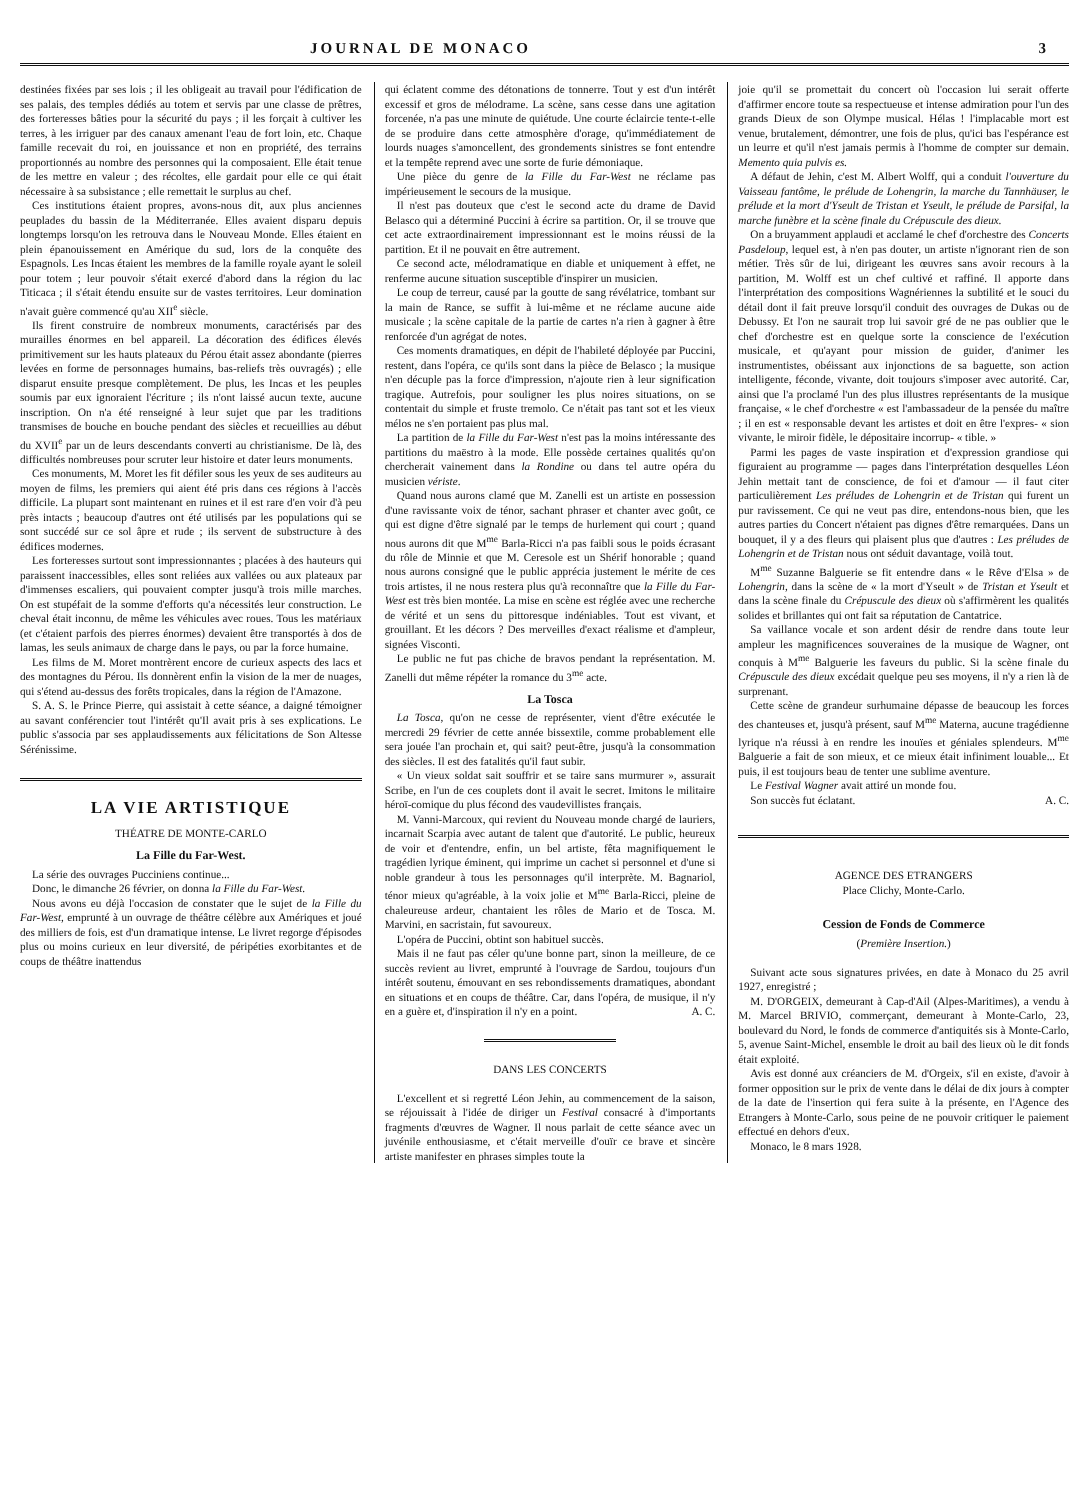JOURNAL DE MONACO 3
destinées fixées par ses lois ; il les obligeait au travail pour l'édification de ses palais, des temples dédiés au totem et servis par une classe de prêtres, des forteresses bâties pour la sécurité du pays ; il les forçait à cultiver les terres, à les irriguer par des canaux amenant l'eau de fort loin, etc. Chaque famille recevait du roi, en jouissance et non en propriété, des terrains proportionnés au nombre des personnes qui la composaient. Elle était tenue de les mettre en valeur ; des récoltes, elle gardait pour elle ce qui était nécessaire à sa subsistance ; elle remettait le surplus au chef.
Ces institutions étaient propres, avons-nous dit, aux plus anciennes peuplades du bassin de la Méditerranée. Elles avaient disparu depuis longtemps lorsqu'on les retrouva dans le Nouveau Monde. Elles étaient en plein épanouissement en Amérique du sud, lors de la conquête des Espagnols. Les Incas étaient les membres de la famille royale ayant le soleil pour totem ; leur pouvoir s'était exercé d'abord dans la région du lac Titicaca ; il s'était étendu ensuite sur de vastes territoires. Leur domination n'avait guère commencé qu'au XII<sup>e</sup> siècle.
Ils firent construire de nombreux monuments, caractérisés par des murailles énormes en bel appareil. La décoration des édifices élevés primitivement sur les hauts plateaux du Pérou était assez abondante (pierres levées en forme de personnages humains, bas-reliefs très ouvragés) ; elle disparut ensuite presque complètement. De plus, les Incas et les peuples soumis par eux ignoraient l'écriture ; ils n'ont laissé aucun texte, aucune inscription. On n'a été renseigné à leur sujet que par les traditions transmises de bouche en bouche pendant des siècles et recueillies au début du XVII<sup>e</sup> par un de leurs descendants converti au christianisme. De là, des difficultés nombreuses pour scruter leur histoire et dater leurs monuments.
Ces monuments, M. Moret les fit défiler sous les yeux de ses auditeurs au moyen de films, les premiers qui aient été pris dans ces régions à l'accès difficile. La plupart sont maintenant en ruines et il est rare d'en voir d'à peu près intacts ; beaucoup d'autres ont été utilisés par les populations qui se sont succédé sur ce sol âpre et rude ; ils servent de substructure à des édifices modernes.
Les forteresses surtout sont impressionnantes ; placées à des hauteurs qui paraissent inaccessibles, elles sont reliées aux vallées ou aux plateaux par d'immenses escaliers, qui pouvaient compter jusqu'à trois mille marches. On est stupéfait de la somme d'efforts qu'a nécessités leur construction. Le cheval était inconnu, de même les véhicules avec roues. Tous les matériaux (et c'étaient parfois des pierres énormes) devaient être transportés à dos de lamas, les seuls animaux de charge dans le pays, ou par la force humaine.
Les films de M. Moret montrèrent encore de curieux aspects des lacs et des montagnes du Pérou. Ils donnèrent enfin la vision de la mer de nuages, qui s'étend au-dessus des forêts tropicales, dans la région de l'Amazone.
S. A. S. le Prince Pierre, qui assistait à cette séance, a daigné témoigner au savant conférencier tout l'intérêt qu'Il avait pris à ses explications. Le public s'associa par ses applaudissements aux félicitations de Son Altesse Sérénissime.
LA VIE ARTISTIQUE
THÉATRE DE MONTE-CARLO
La Fille du Far-West.
La série des ouvrages Pucciniens continue...
Donc, le dimanche 26 février, on donna la Fille du Far-West.
Nous avons eu déjà l'occasion de constater que le sujet de la Fille du Far-West, emprunté à un ouvrage de théâtre célèbre aux Amériques et joué des milliers de fois, est d'un dramatique intense. Le livret regorge d'épisodes plus ou moins curieux en leur diversité, de péripéties exorbitantes et de coups de théâtre inattendus
qui éclatent comme des détonations de tonnerre. Tout y est d'un intérêt excessif et gros de mélodrame. La scène, sans cesse dans une agitation forcenée, n'a pas une minute de quiétude. Une courte éclaircie tente-t-elle de se produire dans cette atmosphère d'orage, qu'immédiatement de lourds nuages s'amoncellent, des grondements sinistres se font entendre et la tempête reprend avec une sorte de furie démoniaque.
Une pièce du genre de la Fille du Far-West ne réclame pas impérieusement le secours de la musique.
Il n'est pas douteux que c'est le second acte du drame de David Belasco qui a déterminé Puccini à écrire sa partition. Or, il se trouve que cet acte extraordinairement impressionnant est le moins réussi de la partition. Et il ne pouvait en être autrement.
Ce second acte, mélodramatique en diable et uniquement à effet, ne renferme aucune situation susceptible d'inspirer un musicien.
Le coup de terreur, causé par la goutte de sang révélatrice, tombant sur la main de Rance, se suffit à lui-même et ne réclame aucune aide musicale ; la scène capitale de la partie de cartes n'a rien à gagner à être renforcée d'un agrégat de notes.
Ces moments dramatiques, en dépit de l'habileté déployée par Puccini, restent, dans l'opéra, ce qu'ils sont dans la pièce de Belasco ; la musique n'en décuple pas la force d'impression, n'ajoute rien à leur signification tragique. Autrefois, pour souligner les plus noires situations, on se contentait du simple et fruste tremolo. Ce n'était pas tant sot et les vieux mélos ne s'en portaient pas plus mal.
La partition de la Fille du Far-West n'est pas la moins intéressante des partitions du maëstro à la mode. Elle possède certaines qualités qu'on chercherait vainement dans la Rondine ou dans tel autre opéra du musicien vériste.
Quand nous aurons clamé que M. Zanelli est un artiste en possession d'une ravissante voix de ténor, sachant phraser et chanter avec goût, ce qui est digne d'être signalé par le temps de hurlement qui court ; quand nous aurons dit que M<sup>me</sup> Barla-Ricci n'a pas faibli sous le poids écrasant du rôle de Minnie et que M. Ceresole est un Shérif honorable ; quand nous aurons consigné que le public apprécia justement le mérite de ces trois artistes, il ne nous restera plus qu'à reconnaître que la Fille du Far-West est très bien montée. La mise en scène est réglée avec une recherche de vérité et un sens du pittoresque indéniables. Tout est vivant, et grouillant. Et les décors ? Des merveilles d'exact réalisme et d'ampleur, signées Visconti.
Le public ne fut pas chiche de bravos pendant la représentation. M. Zanelli dut même répéter la romance du 3<sup>me</sup> acte.
La Tosca
La Tosca, qu'on ne cesse de représenter, vient d'être exécutée le mercredi 29 février de cette année bissextile, comme probablement elle sera jouée l'an prochain et, qui sait? peut-être, jusqu'à la consommation des siècles. Il est des fatalités qu'il faut subir.
« Un vieux soldat sait souffrir et se taire sans murmurer », assurait Scribe, en l'un de ces couplets dont il avait le secret. Imitons le militaire héroï-comique du plus fécond des vaudevillistes français.
M. Vanni-Marcoux, qui revient du Nouveau monde chargé de lauriers, incarnait Scarpia avec autant de talent que d'autorité. Le public, heureux de voir et d'entendre, enfin, un bel artiste, fêta magnifiquement le tragédien lyrique éminent, qui imprime un cachet si personnel et d'une si noble grandeur à tous les personnages qu'il interprète. M. Bagnariol, ténor mieux qu'agréable, à la voix jolie et M<sup>me</sup> Barla-Ricci, pleine de chaleureuse ardeur, chantaient les rôles de Mario et de Tosca. M. Marvini, en sacristain, fut savoureux.
L'opéra de Puccini, obtint son habituel succès.
Mais il ne faut pas céler qu'une bonne part, sinon la meilleure, de ce succès revient au livret, emprunté à l'ouvrage de Sardou, toujours d'un intérêt soutenu, émouvant en ses rebondissements dramatiques, abondant en situations et en coups de théâtre. Car, dans l'opéra, de musique, il n'y en a guère et, d'inspiration il n'y en a point. A. C.
DANS LES CONCERTS
L'excellent et si regretté Léon Jehin, au commencement de la saison, se réjouissait à l'idée de diriger un Festival consacré à d'importants fragments d'œuvres de Wagner. Il nous parlait de cette séance avec un juvénile enthousiasme, et c'était merveille d'ouïr ce brave et sincère artiste manifester en phrases simples toute la
joie qu'il se promettait du concert où l'occasion lui serait offerte d'affirmer encore toute sa respectueuse et intense admiration pour l'un des grands Dieux de son Olympe musical. Hélas ! l'implacable mort est venue, brutalement, démontrer, une fois de plus, qu'ici bas l'espérance est un leurre et qu'il n'est jamais permis à l'homme de compter sur demain. Memento quia pulvis es.
A défaut de Jehin, c'est M. Albert Wolff, qui a conduit l'ouverture du Vaisseau fantôme, le prélude de Lohengrin, la marche du Tannhäuser, le prélude et la mort d'Yseult de Tristan et Yseult, le prélude de Parsifal, la marche funèbre et la scène finale du Crépuscule des dieux.
On a bruyamment applaudi et acclamé le chef d'orchestre des Concerts Pasdeloup, lequel est, à n'en pas douter, un artiste n'ignorant rien de son métier. Très sûr de lui, dirigeant les œuvres sans avoir recours à la partition, M. Wolff est un chef cultivé et raffiné. Il apporte dans l'interprétation des compositions Wagnériennes la subtilité et le souci du détail dont il fait preuve lorsqu'il conduit des ouvrages de Dukas ou de Debussy. Et l'on ne saurait trop lui savoir gré de ne pas oublier que le chef d'orchestre est en quelque sorte la conscience de l'exécution musicale, et qu'ayant pour mission de guider, d'animer les instrumentistes, obéissant aux injonctions de sa baguette, son action intelligente, féconde, vivante, doit toujours s'imposer avec autorité. Car, ainsi que l'a proclamé l'un des plus illustres représentants de la musique française, « le chef d'orchestre « est l'ambassadeur de la pensée du maître ; il en est « responsable devant les artistes et doit en être l'expres- « sion vivante, le miroir fidèle, le dépositaire incorrup- « tible. »
Parmi les pages de vaste inspiration et d'expression grandiose qui figuraient au programme — pages dans l'interprétation desquelles Léon Jehin mettait tant de conscience, de foi et d'amour — il faut citer particulièrement Les préludes de Lohengrin et de Tristan qui furent un pur ravissement. Ce qui ne veut pas dire, entendons-nous bien, que les autres parties du Concert n'étaient pas dignes d'être remarquées. Dans un bouquet, il y a des fleurs qui plaisent plus que d'autres : Les préludes de Lohengrin et de Tristan nous ont séduit davantage, voilà tout.
M<sup>me</sup> Suzanne Balguerie se fit entendre dans « le Rêve d'Elsa » de Lohengrin, dans la scène de « la mort d'Yseult » de Tristan et Yseult et dans la scène finale du Crépuscule des dieux où s'affirmèrent les qualités solides et brillantes qui ont fait sa réputation de Cantatrice.
Sa vaillance vocale et son ardent désir de rendre dans toute leur ampleur les magnificences souveraines de la musique de Wagner, ont conquis à M<sup>me</sup> Balguerie les faveurs du public. Si la scène finale du Crépuscule des dieux excédait quelque peu ses moyens, il n'y a rien là de surprenant.
Cette scène de grandeur surhumaine dépasse de beaucoup les forces des chanteuses et, jusqu'à présent, sauf M<sup>me</sup> Materna, aucune tragédienne lyrique n'a réussi à en rendre les inouïes et géniales splendeurs. M<sup>me</sup> Balguerie a fait de son mieux, et ce mieux était infiniment louable... Et puis, il est toujours beau de tenter une sublime aventure.
Le Festival Wagner avait attiré un monde fou.
Son succès fut éclatant. A. C.
AGENCE DES ETRANGERS
Place Clichy, Monte-Carlo.
Cession de Fonds de Commerce
(Première Insertion.)
Suivant acte sous signatures privées, en date à Monaco du 25 avril 1927, enregistré ;
M. D'ORGEIX, demeurant à Cap-d'Ail (Alpes-Maritimes), a vendu à M. Marcel BRIVIO, commerçant, demeurant à Monte-Carlo, 23, boulevard du Nord, le fonds de commerce d'antiquités sis à Monte-Carlo, 5, avenue Saint-Michel, ensemble le droit au bail des lieux où le dit fonds était exploité.
Avis est donné aux créanciers de M. d'Orgeix, s'il en existe, d'avoir à former opposition sur le prix de vente dans le délai de dix jours à compter de la date de l'insertion qui fera suite à la présente, en l'Agence des Etrangers à Monte-Carlo, sous peine de ne pouvoir critiquer le paiement effectué en dehors d'eux.
Monaco, le 8 mars 1928.